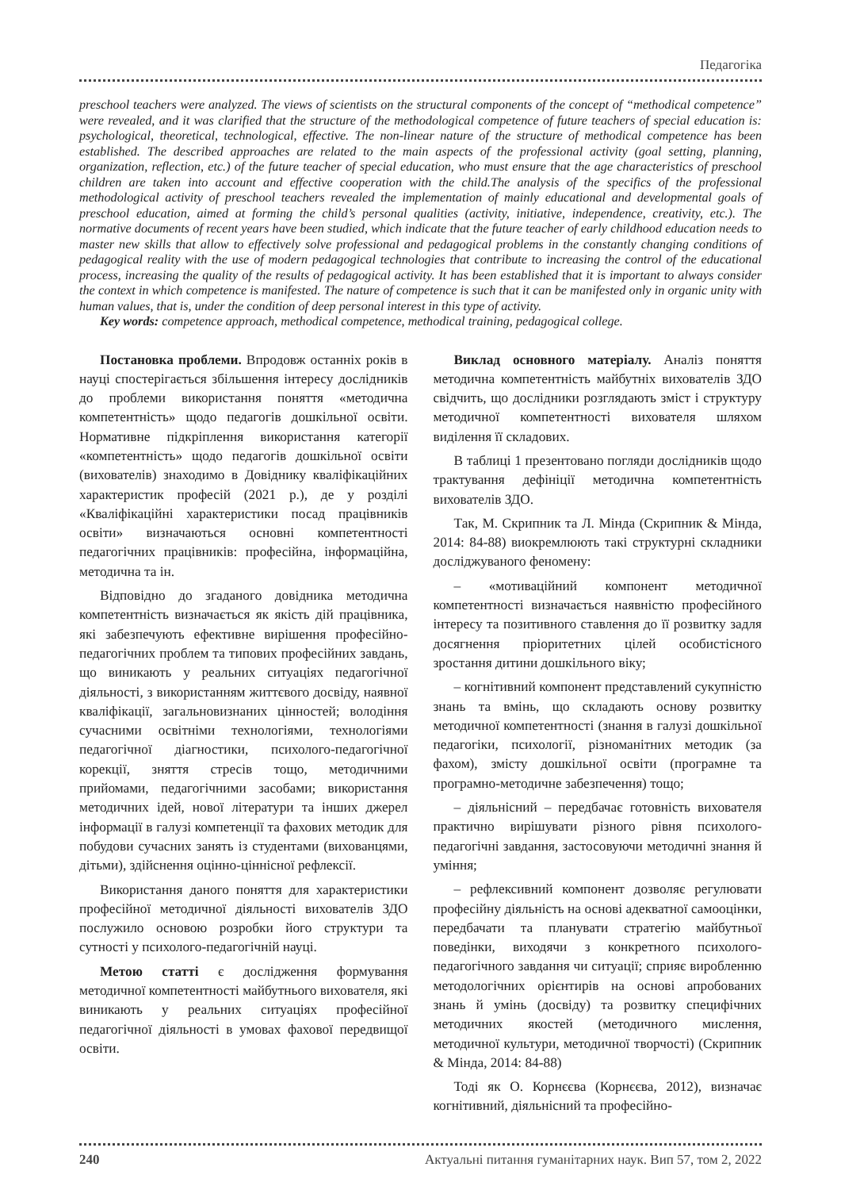Педагогіка
preschool teachers were analyzed. The views of scientists on the structural components of the concept of “methodical competence” were revealed, and it was clarified that the structure of the methodological competence of future teachers of special education is: psychological, theoretical, technological, effective. The non-linear nature of the structure of methodical competence has been established. The described approaches are related to the main aspects of the professional activity (goal setting, planning, organization, reflection, etc.) of the future teacher of special education, who must ensure that the age characteristics of preschool children are taken into account and effective cooperation with the child.The analysis of the specifics of the professional methodological activity of preschool teachers revealed the implementation of mainly educational and developmental goals of preschool education, aimed at forming the child’s personal qualities (activity, initiative, independence, creativity, etc.). The normative documents of recent years have been studied, which indicate that the future teacher of early childhood education needs to master new skills that allow to effectively solve professional and pedagogical problems in the constantly changing conditions of pedagogical reality with the use of modern pedagogical technologies that contribute to increasing the control of the educational process, increasing the quality of the results of pedagogical activity. It has been established that it is important to always consider the context in which competence is manifested. The nature of competence is such that it can be manifested only in organic unity with human values, that is, under the condition of deep personal interest in this type of activity.
Key words: competence approach, methodical competence, methodical training, pedagogical college.
Постановка проблеми. Впродовж останніх років в науці спостерігається збільшення інтересу дослідників до проблеми використання поняття «методична компетентність» щодо педагогів дошкільної освіти. Нормативне підкріплення використання категорії «компетентність» щодо педагогів дошкільної освіти (вихователів) знаходимо в Довіднику кваліфікаційних характеристик професій (2021 р.), де у розділі «Кваліфікаційні характеристики посад працівників освіти» визначаються основні компетентності педагогічних працівників: професійна, інформаційна, методична та ін.
Відповідно до згаданого довідника методична компетентність визначається як якість дій працівника, які забезпечують ефективне вирішення професійно-педагогічних проблем та типових професійних завдань, що виникають у реальних ситуаціях педагогічної діяльності, з використанням життєвого досвіду, наявної кваліфікації, загальновизнаних цінностей; володіння сучасними освітніми технологіями, технологіями педагогічної діагностики, психолого-педагогічної корекції, зняття стресів тощо, методичними прийомами, педагогічними засобами; використання методичних ідей, нової літератури та інших джерел інформації в галузі компетенції та фахових методик для побудови сучасних занять із студентами (вихованцями, дітьми), здійснення оцінно-ціннісної рефлексії.
Використання даного поняття для характеристики професійної методичної діяльності вихователів ЗДО послужило основою розробки його структури та сутності у психолого-педагогічній науці.
Метою статті є дослідження формування методичної компетентності майбутнього вихователя, які виникають у реальних ситуаціях професійної педагогічної діяльності в умовах фахової передвищої освіти.
Виклад основного матеріалу. Аналіз поняття методична компетентність майбутніх вихователів ЗДО свідчить, що дослідники розглядають зміст і структуру методичної компетентності вихователя шляхом виділення її складових.
В таблиці 1 презентовано погляди дослідників щодо трактування дефініції методична компетентність вихователів ЗДО.
Так, М. Скрипник та Л. Мінда (Скрипник & Мінда, 2014: 84-88) виокремлюють такі структурні складники досліджуваного феномену:
– «мотиваційний компонент методичної компетентності визначається наявністю професійного інтересу та позитивного ставлення до її розвитку задля досягнення пріоритетних цілей особистісного зростання дитини дошкільного віку;
– когнітивний компонент представлений сукупністю знань та вмінь, що складають основу розвитку методичної компетентності (знання в галузі дошкільної педагогіки, психології, різноманітних методик (за фахом), змісту дошкільної освіти (програмне та програмно-методичне забезпечення) тощо;
– діяльнісний – передбачає готовність вихователя практично вирішувати різного рівня психолого-педагогічні завдання, застосовуючи методичні знання й уміння;
– рефлексивний компонент дозволяє регулювати професійну діяльність на основі адекватної самооцінки, передбачати та планувати стратегію майбутньої поведінки, виходячи з конкретного психолого-педагогічного завдання чи ситуації; сприяє виробленню методологічних орієнтирів на основі апробованих знань й умінь (досвіду) та розвитку специфічних методичних якостей (методичного мислення, методичної культури, методичної творчості) (Скрипник & Мінда, 2014: 84-88)
Тоді як О. Корнєєва (Корнєєва, 2012), визначає когнітивний, діяльнісний та професійно-
240 Актуальні питання гуманітарних наук. Вип 57, том 2, 2022